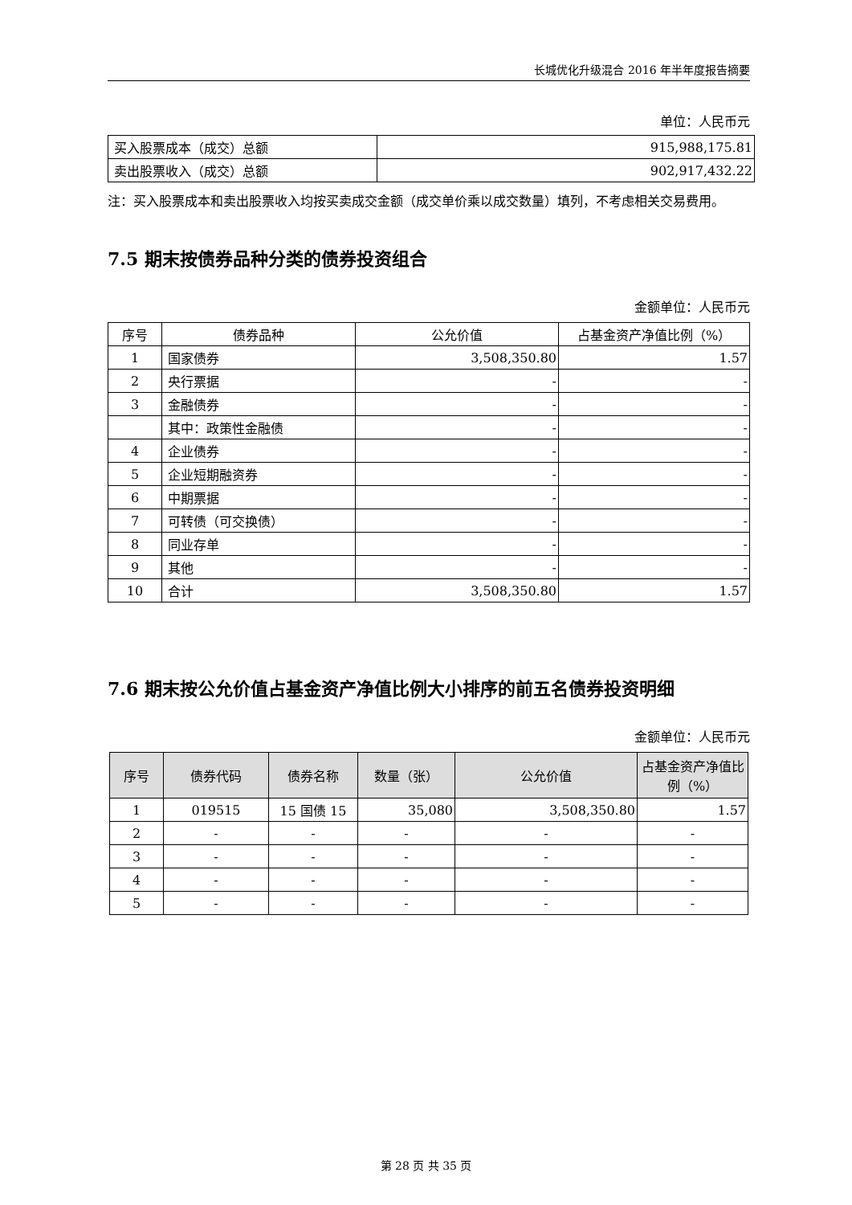长城优化升级混合 2016 年半年度报告摘要
单位：人民币元
| 买入股票成本（成交）总额 | 915,988,175.81 |
| 卖出股票收入（成交）总额 | 902,917,432.22 |
注：买入股票成本和卖出股票收入均按买卖成交金额（成交单价乘以成交数量）填列，不考虑相关交易费用。
7.5 期末按债券品种分类的债券投资组合
金额单位：人民币元
| 序号 | 债券品种 | 公允价值 | 占基金资产净值比例（%） |
| --- | --- | --- | --- |
| 1 | 国家债券 | 3,508,350.80 | 1.57 |
| 2 | 央行票据 | - | - |
| 3 | 金融债券 | - | - |
| | 其中：政策性金融债 | - | - |
| 4 | 企业债券 | - | - |
| 5 | 企业短期融资券 | - | - |
| 6 | 中期票据 | - | - |
| 7 | 可转债（可交换债） | - | - |
| 8 | 同业存单 | - | - |
| 9 | 其他 | - | - |
| 10 | 合计 | 3,508,350.80 | 1.57 |
7.6 期末按公允价值占基金资产净值比例大小排序的前五名债券投资明细
金额单位：人民币元
| 序号 | 债券代码 | 债券名称 | 数量（张） | 公允价值 | 占基金资产净值比例（%） |
| --- | --- | --- | --- | --- | --- |
| 1 | 019515 | 15 国债 15 | 35,080 | 3,508,350.80 | 1.57 |
| 2 | - | - | - | - | - |
| 3 | - | - | - | - | - |
| 4 | - | - | - | - | - |
| 5 | - | - | - | - | - |
第 28 页 共 35 页